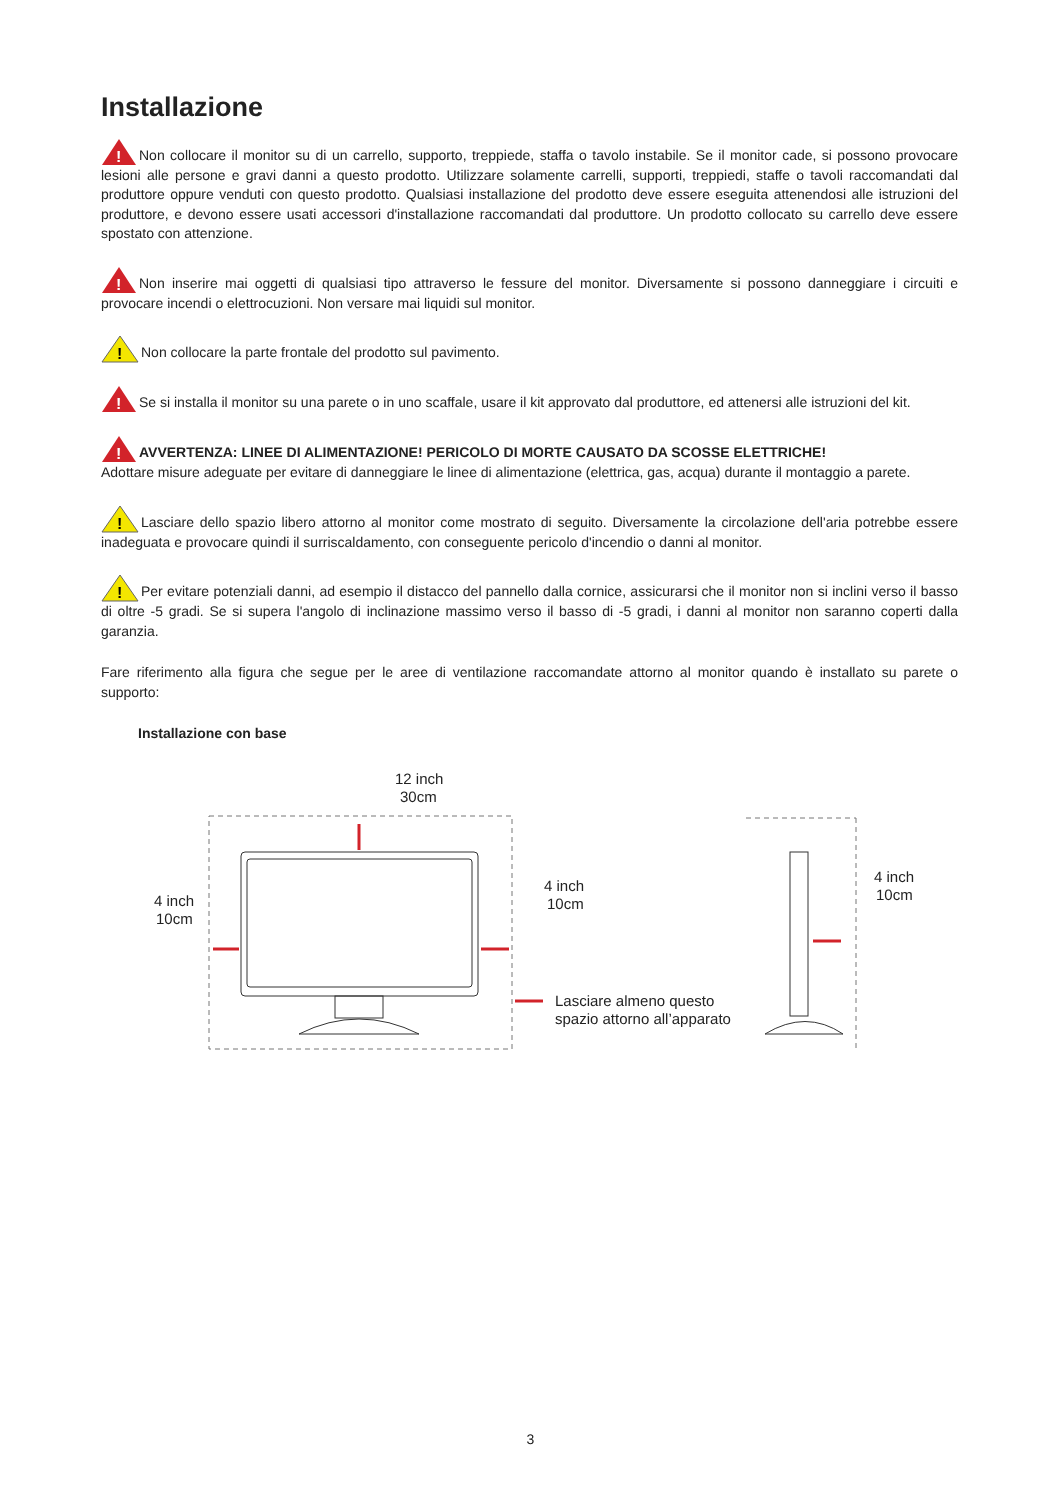Installazione
!
Non collocare il monitor su di un carrello, supporto, treppiede, staffa o tavolo instabile. Se il monitor cade, si possono provocare lesioni alle persone e gravi danni a questo prodotto. Utilizzare solamente carrelli, supporti, treppiedi, staffe o tavoli raccomandati dal produttore oppure venduti con questo prodotto. Qualsiasi installazione del prodotto deve essere eseguita attenendosi alle istruzioni del produttore, e devono essere usati accessori d'installazione raccomandati dal produttore. Un prodotto collocato su carrello deve essere spostato con attenzione.
!
Non inserire mai oggetti di qualsiasi tipo attraverso le fessure del monitor. Diversamente si possono danneggiare i circuiti e provocare incendi o elettrocuzioni. Non versare mai liquidi sul monitor.
!
Non collocare la parte frontale del prodotto sul pavimento.
!
Se si installa il monitor su una parete o in uno scaffale, usare il kit approvato dal produttore, ed attenersi alle istruzioni del kit.
!
AVVERTENZA: LINEE DI ALIMENTAZIONE! PERICOLO DI MORTE CAUSATO DA SCOSSE ELETTRICHE!
Adottare misure adeguate per evitare di danneggiare le linee di alimentazione (elettrica, gas, acqua) durante il montaggio a parete.
!
Lasciare dello spazio libero attorno al monitor come mostrato di seguito. Diversamente la circolazione dell'aria potrebbe essere inadeguata e provocare quindi il surriscaldamento, con conseguente pericolo d'incendio o danni al monitor.
!
Per evitare potenziali danni, ad esempio il distacco del pannello dalla cornice, assicurarsi che il monitor non si inclini verso il basso di oltre -5 gradi. Se si supera l'angolo di inclinazione massimo verso il basso di -5 gradi, i danni al monitor non saranno coperti dalla garanzia.
Fare riferimento alla figura che segue per le aree di ventilazione raccomandate attorno al monitor quando è installato su parete o supporto:
Installazione con base
12 inch
30cm
4 inch
10cm
4 inch
10cm
Lasciare almeno questo
spazio attorno all’apparato
4 inch
10cm
3